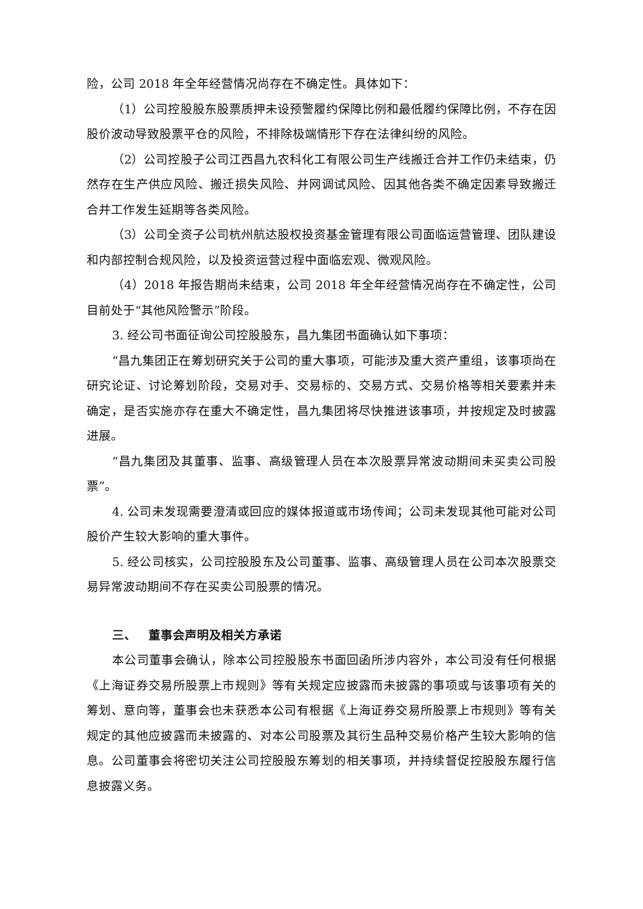险，公司 2018 年全年经营情况尚存在不确定性。具体如下：
（1）公司控股股东股票质押未设预警履约保障比例和最低履约保障比例，不存在因股价波动导致股票平仓的风险，不排除极端情形下存在法律纠纷的风险。
（2）公司控股子公司江西昌九农科化工有限公司生产线搬迁合并工作仍未结束，仍然存在生产供应风险、搬迁损失风险、并网调试风险、因其他各类不确定因素导致搬迁合并工作发生延期等各类风险。
（3）公司全资子公司杭州航达股权投资基金管理有限公司面临运营管理、团队建设和内部控制合规风险，以及投资运营过程中面临宏观、微观风险。
（4）2018 年报告期尚未结束，公司 2018 年全年经营情况尚存在不确定性，公司目前处于“其他风险警示”阶段。
3. 经公司书面征询公司控股股东，昌九集团书面确认如下事项：
“昌九集团正在筹划研究关于公司的重大事项，可能涉及重大资产重组，该事项尚在研究论证、讨论筹划阶段，交易对手、交易标的、交易方式、交易价格等相关要素并未确定，是否实施亦存在重大不确定性，昌九集团将尽快推进该事项，并按规定及时披露进展。
“昌九集团及其董事、监事、高级管理人员在本次股票异常波动期间未买卖公司股票”。
4. 公司未发现需要澄清或回应的媒体报道或市场传闻；公司未发现其他可能对公司股价产生较大影响的重大事件。
5. 经公司核实，公司控股股东及公司董事、监事、高级管理人员在公司本次股票交易异常波动期间不存在买卖公司股票的情况。
三、 董事会声明及相关方承诺
本公司董事会确认，除本公司控股股东书面回函所涉内容外，本公司没有任何根据《上海证券交易所股票上市规则》等有关规定应披露而未披露的事项或与该事项有关的筹划、意向等，董事会也未获悉本公司有根据《上海证券交易所股票上市规则》等有关规定的其他应披露而未披露的、对本公司股票及其衍生品种交易价格产生较大影响的信息。公司董事会将密切关注公司控股股东筹划的相关事项，并持续督促控股股东履行信息披露义务。